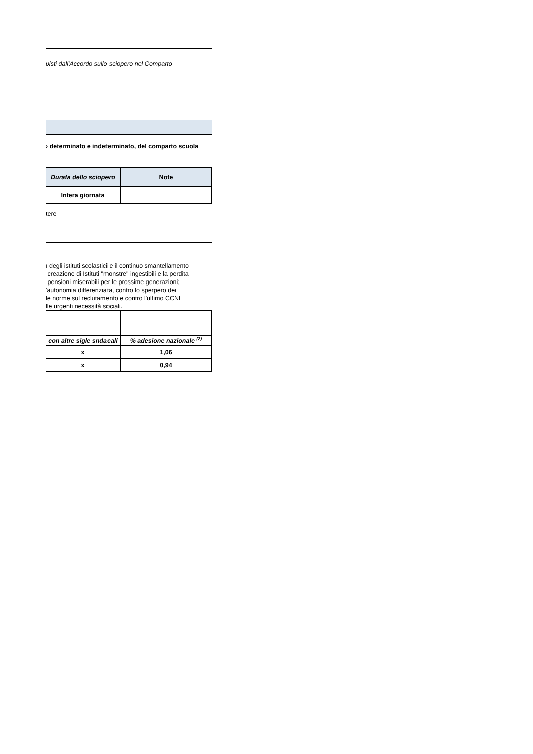ʋisti dall'Accordo sullo sciopero nel Comparto
› determinato e indeterminato, del comparto scuola
| Durata dello sciopero | Note |
| --- | --- |
| Intera giornata | |
tere
ı degli istituti scolastici e il continuo smantellamento
creazione di Istituti "monstre" ingestibili e la perdita
pensioni miserabili per le prossime generazioni;
'autonomia differenziata, contro lo sperpero dei
le norme sul reclutamento e contro l'ultimo CCNL
lle urgenti necessità sociali.
| con altre sigle sndacali | % adesione nazionale <sup>(2)</sup> |
| x | 1,06 |
| x | 0,94 |